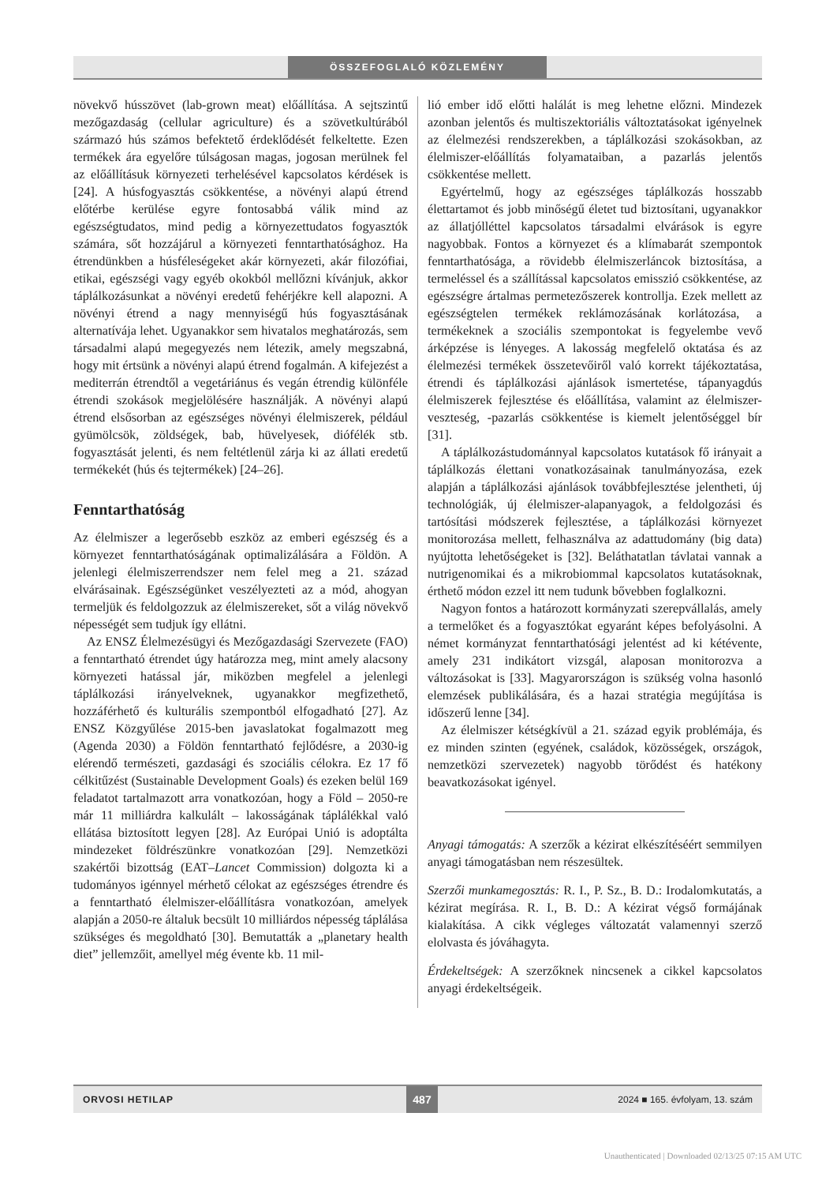ÖSSZEFOGLALÓ KÖZLEMÉNY
növekvő hússzövet (lab-grown meat) előállítása. A sejtszintű mezőgazdaság (cellular agriculture) és a szövetkultúrából származó hús számos befektető érdeklődését felkeltette. Ezen termékek ára egyelőre túlságosan magas, jogosan merülnek fel az előállításuk környezeti terhelésével kapcsolatos kérdések is [24]. A húsfogyasztás csökkentése, a növényi alapú étrend előtérbe kerülése egyre fontosabbá válik mind az egészségtudatos, mind pedig a környezettudatos fogyasztók számára, sőt hozzájárul a környezeti fenntarthatósághoz. Ha étrendünkben a húsféleségeket akár környezeti, akár filozófiai, etikai, egészségi vagy egyéb okokból mellőzni kívánjuk, akkor táplálkozásunkat a növényi eredetű fehérjékre kell alapozni. A növényi étrend a nagy mennyiségű hús fogyasztásának alternatívája lehet. Ugyanakkor sem hivatalos meghatározás, sem társadalmi alapú megegyezés nem létezik, amely megszabná, hogy mit értsünk a növényi alapú étrend fogalmán. A kifejezést a mediterrán étrendtől a vegetáriánus és vegán étrendig különféle étrendi szokások megjelölésére használják. A növényi alapú étrend elsősorban az egészséges növényi élelmiszerek, például gyümölcsök, zöldségek, bab, hüvelyesek, diófélék stb. fogyasztását jelenti, és nem feltétlenül zárja ki az állati eredetű termékekét (hús és tejtermékek) [24–26].
Fenntarthatóság
Az élelmiszer a legerősebb eszköz az emberi egészség és a környezet fenntarthatóságának optimalizálására a Földön. A jelenlegi élelmiszerrendszer nem felel meg a 21. század elvárásainak. Egészségünket veszélyezteti az a mód, ahogyan termeljük és feldolgozzuk az élelmiszereket, sőt a világ növekvő népességét sem tudjuk így ellátni.
Az ENSZ Élelmezésügyi és Mezőgazdasági Szervezete (FAO) a fenntartható étrendet úgy határozza meg, mint amely alacsony környezeti hatással jár, miközben megfelel a jelenlegi táplálkozási irányelveknek, ugyanakkor megfizethető, hozzáférhető és kulturális szempontból elfogadható [27]. Az ENSZ Közgyűlése 2015-ben javaslatokat fogalmazott meg (Agenda 2030) a Földön fenntartható fejlődésre, a 2030-ig elérendő természeti, gazdasági és szociális célokra. Ez 17 fő célkitűzést (Sustainable Development Goals) és ezeken belül 169 feladatot tartalmazott arra vonatkozóan, hogy a Föld – 2050-re már 11 milliárdra kalkulált – lakosságának táplálékkal való ellátása biztosított legyen [28]. Az Európai Unió is adoptálta mindezeket földrészünkre vonatkozóan [29]. Nemzetközi szakértői bizottság (EAT–Lancet Commission) dolgozta ki a tudományos igénnyel mérhető célokat az egészséges étrendre és a fenntartható élelmiszer-előállításra vonatkozóan, amelyek alapján a 2050-re általuk becsült 10 milliárdos népesség táplálása szükséges és megoldható [30]. Bemutatták a „planetary health diet” jellemzőit, amellyel még évente kb. 11 mil-
lió ember idő előtti halálát is meg lehetne előzni. Mindezek azonban jelentős és multiszektoriális változtatásokat igényelnek az élelmezési rendszerekben, a táplálkozási szokásokban, az élelmiszer-előállítás folyamataiban, a pazarlás jelentős csökkentése mellett.
Egyértelmű, hogy az egészséges táplálkozás hosszabb élettartamot és jobb minőségű életet tud biztosítani, ugyanakkor az állatjólléttel kapcsolatos társadalmi elvárások is egyre nagyobbak. Fontos a környezet és a klímabarát szempontok fenntarthatósága, a rövidebb élelmiszerláncok biztosítása, a termeléssel és a szállítással kapcsolatos emisszió csökkentése, az egészségre ártalmas permetezőszerek kontrollja. Ezek mellett az egészségtelen termékek reklámozásának korlátozása, a termékeknek a szociális szempontokat is fegyelembe vevő árképzése is lényeges. A lakosság megfelelő oktatása és az élelmezési termékek összetevőiről való korrekt tájékoztatása, étrendi és táplálkozási ajánlások ismertetése, tápanyagdús élelmiszerek fejlesztése és előállítása, valamint az élelmiszer-veszteség, -pazarlás csökkentése is kiemelt jelentőséggel bír [31].
A táplálkozástudománnyal kapcsolatos kutatások fő irányait a táplálkozás élettani vonatkozásainak tanulmányozása, ezek alapján a táplálkozási ajánlások továbbfejlesztése jelentheti, új technológiák, új élelmiszer-alapanyagok, a feldolgozási és tartósítási módszerek fejlesztése, a táplálkozási környezet monitorozása mellett, felhasználva az adattudomány (big data) nyújtotta lehetőségeket is [32]. Beláthatatlan távlatai vannak a nutrigenomikai és a mikrobiommal kapcsolatos kutatásoknak, érthető módon ezzel itt nem tudunk bővebben foglalkozni.
Nagyon fontos a határozott kormányzati szerepvállalás, amely a termelőket és a fogyasztókat egyaránt képes befolyásolni. A német kormányzat fenntarthatósági jelentést ad ki kétévente, amely 231 indikátort vizsgál, alaposan monitorozva a változásokat is [33]. Magyarországon is szükség volna hasonló elemzések publikálására, és a hazai stratégia megújítása is időszerű lenne [34].
Az élelmiszer kétségkívül a 21. század egyik problémája, és ez minden szinten (egyének, családok, közösségek, országok, nemzetközi szervezetek) nagyobb törődést és hatékony beavatkozásokat igényel.
Anyagi támogatás: A szerzők a kézirat elkészítéséért semmilyen anyagi támogatásban nem részesültek.
Szerzői munkamegosztás: R. I., P. Sz., B. D.: Irodalomkutatás, a kézirat megírása. R. I., B. D.: A kézirat végső formájának kialakítása. A cikk végleges változatát valamennyi szerző elolvasta és jóváhagyta.
Érdekeltségek: A szerzőknek nincsenek a cikkel kapcsolatos anyagi érdekeltségeik.
ORVOSI HETILAP 487 2024 ■ 165. évfolyam, 13. szám
Unauthenticated | Downloaded 02/13/25 07:15 AM UTC